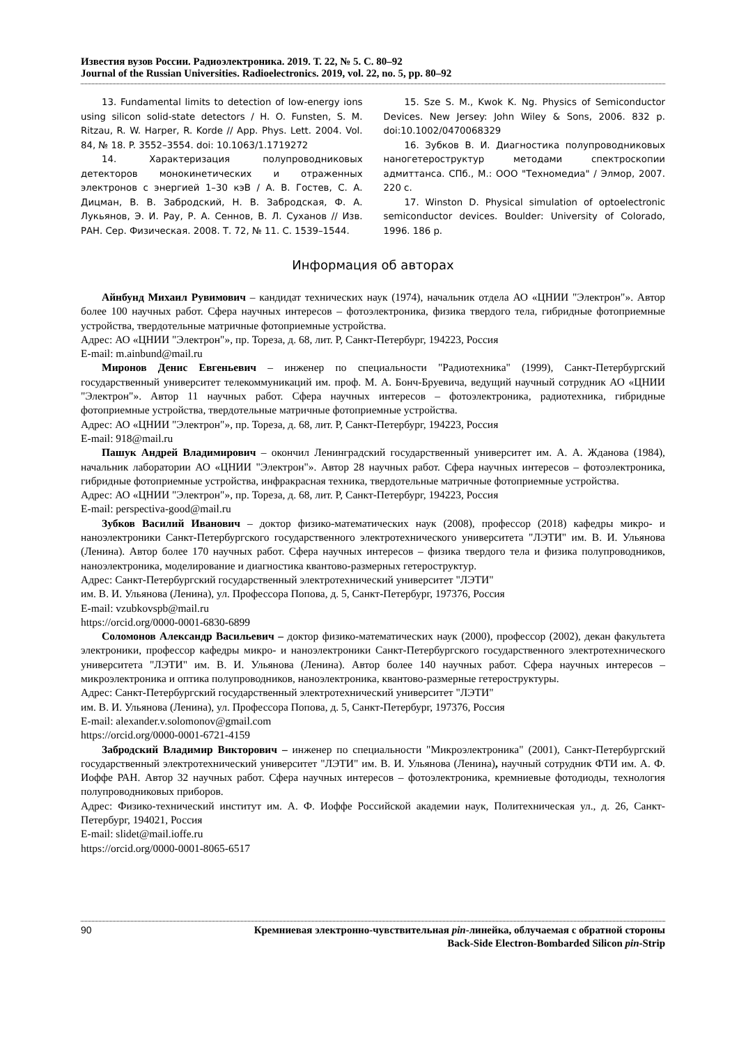Известия вузов России. Радиоэлектроника. 2019. Т. 22, № 5. С. 80–92
Journal of the Russian Universities. Radioelectronics. 2019, vol. 22, no. 5, pp. 80–92
13. Fundamental limits to detection of low-energy ions using silicon solid-state detectors / H. O. Funsten, S. M. Ritzau, R. W. Harper, R. Korde // App. Phys. Lett. 2004. Vol. 84, № 18. P. 3552–3554. doi: 10.1063/1.1719272
14. Характеризация полупроводниковых детекторов монокинетических и отраженных электронов с энергией 1–30 кэВ / А. В. Гостев, С. А. Дицман, В. В. Забродский, Н. В. Забродская, Ф. А. Лукьянов, Э. И. Рау, Р. А. Сеннов, В. Л. Суханов // Изв. РАН. Сер. Физическая. 2008. Т. 72, № 11. С. 1539–1544.
15. Sze S. M., Kwok K. Ng. Physics of Semiconductor Devices. New Jersey: John Wiley & Sons, 2006. 832 p. doi:10.1002/0470068329
16. Зубков В. И. Диагностика полупроводниковых наногетероструктур методами спектроскопии адмиттанса. СПб., М.: ООО "Техномедиа" / Элмор, 2007. 220 с.
17. Winston D. Physical simulation of optoelectronic semiconductor devices. Boulder: University of Colorado, 1996. 186 p.
Информация об авторах
Айнбунд Михаил Рувимович – кандидат технических наук (1974), начальник отдела АО «ЦНИИ "Электрон"». Автор более 100 научных работ. Сфера научных интересов – фотоэлектроника, физика твердого тела, гибридные фотоприемные устройства, твердотельные матричные фотоприемные устройства.
Адрес: АО «ЦНИИ "Электрон"», пр. Тореза, д. 68, лит. Р, Санкт-Петербург, 194223, Россия
E-mail: m.ainbund@mail.ru
Миронов Денис Евгеньевич – инженер по специальности "Радиотехника" (1999), Санкт-Петербургский государственный университет телекоммуникаций им. проф. М. А. Бонч-Бруевича, ведущий научный сотрудник АО «ЦНИИ "Электрон"». Автор 11 научных работ. Сфера научных интересов – фотоэлектроника, радиотехника, гибридные фотоприемные устройства, твердотельные матричные фотоприемные устройства.
Адрес: АО «ЦНИИ "Электрон"», пр. Тореза, д. 68, лит. Р, Санкт-Петербург, 194223, Россия
E-mail: 918@mail.ru
Пашук Андрей Владимирович – окончил Ленинградский государственный университет им. А. А. Жданова (1984), начальник лаборатории АО «ЦНИИ "Электрон"». Автор 28 научных работ. Сфера научных интересов – фотоэлектроника, гибридные фотоприемные устройства, инфракрасная техника, твердотельные матричные фотоприемные устройства.
Адрес: АО «ЦНИИ "Электрон"», пр. Тореза, д. 68, лит. Р, Санкт-Петербург, 194223, Россия
E-mail: perspectiva-good@mail.ru
Зубков Василий Иванович – доктор физико-математических наук (2008), профессор (2018) кафедры микро- и наноэлектроники Санкт-Петербургского государственного электротехнического университета "ЛЭТИ" им. В. И. Ульянова (Ленина). Автор более 170 научных работ. Сфера научных интересов – физика твердого тела и физика полупроводников, наноэлектроника, моделирование и диагностика квантово-размерных гетероструктур.
Адрес: Санкт-Петербургский государственный электротехнический университет "ЛЭТИ"
им. В. И. Ульянова (Ленина), ул. Профессора Попова, д. 5, Санкт-Петербург, 197376, Россия
E-mail: vzubkovspb@mail.ru
https://orcid.org/0000-0001-6830-6899
Соломонов Александр Васильевич – доктор физико-математических наук (2000), профессор (2002), декан факультета электроники, профессор кафедры микро- и наноэлектроники Санкт-Петербургского государственного электротехнического университета "ЛЭТИ" им. В. И. Ульянова (Ленина). Автор более 140 научных работ. Сфера научных интересов – микроэлектроника и оптика полупроводников, наноэлектроника, квантово-размерные гетероструктуры.
Адрес: Санкт-Петербургский государственный электротехнический университет "ЛЭТИ"
им. В. И. Ульянова (Ленина), ул. Профессора Попова, д. 5, Санкт-Петербург, 197376, Россия
E-mail: alexander.v.solomonov@gmail.com
https://orcid.org/0000-0001-6721-4159
Забродский Владимир Викторович – инженер по специальности "Микроэлектроника" (2001), Санкт-Петербургский государственный электротехнический университет "ЛЭТИ" им. В. И. Ульянова (Ленина), научный сотрудник ФТИ им. А. Ф. Иоффе РАН. Автор 32 научных работ. Сфера научных интересов – фотоэлектроника, кремниевые фотодиоды, технология полупроводниковых приборов.
Адрес: Физико-технический институт им. А. Ф. Иоффе Российской академии наук, Политехническая ул., д. 26, Санкт-Петербург, 194021, Россия
E-mail: slidet@mail.ioffe.ru
https://orcid.org/0000-0001-8065-6517
90
Кремниевая электронно-чувствительная pin-линейка, облучаемая с обратной стороны
Back-Side Electron-Bombarded Silicon pin-Strip